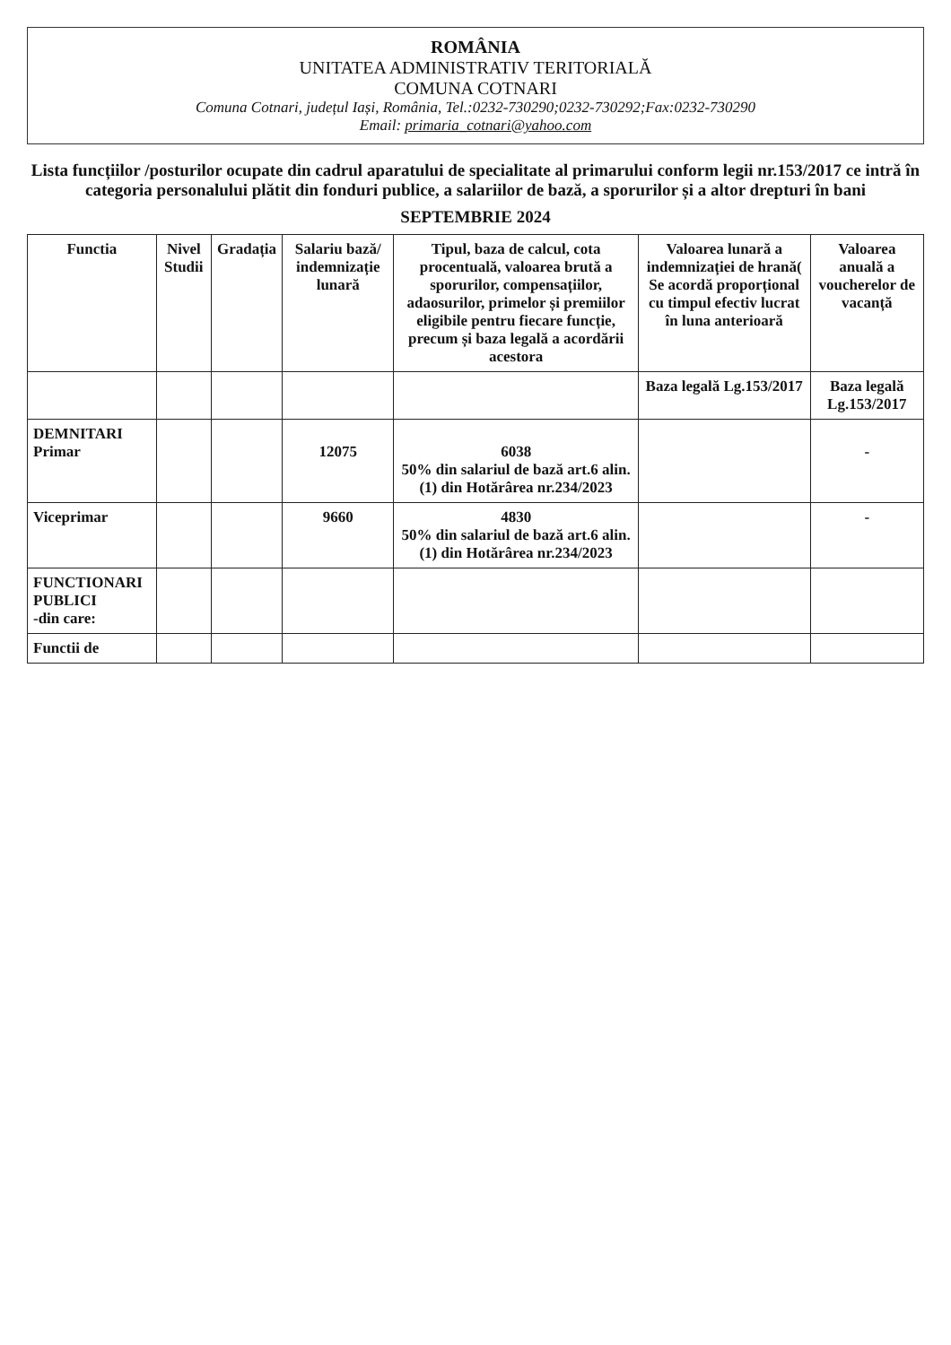ROMÂNIA
UNITATEA ADMINISTRATIV TERITORIALĂ
COMUNA COTNARI
Comuna Cotnari, județul Iași, România, Tel.:0232-730290;0232-730292;Fax:0232-730290
Email: primaria_cotnari@yahoo.com
Lista funcțiilor /posturilor ocupate din cadrul aparatului de specialitate al primarului conform legii nr.153/2017 ce intră în categoria personalului plătit din fonduri publice, a salariilor de bază, a sporurilor și a altor drepturi în bani
SEPTEMBRIE 2024
| Functia | Nivel Studii | Gradația | Salariu bază/ indemnizație lunară | Tipul, baza de calcul, cota procentuală, valoarea brută a sporurilor, compensațiilor, adaosurilor, primelor și premiilor eligibile pentru fiecare funcție, precum și baza legală a acordării acestora | Valoarea lunară a indemnizației de hrană( Se acordă proporțional cu timpul efectiv lucrat în luna anterioară | Valoarea anuală a voucherelor de vacanță |
| --- | --- | --- | --- | --- | --- | --- |
| | | | | | Baza legală Lg.153/2017 | Baza legală Lg.153/2017 |
| DEMNITARI Primar | | | 12075 | 6038 50% din salariul de bază art.6 alin.(1) din Hotărârea nr.234/2023 | | - |
| Viceprimar | | | 9660 | 4830 50% din salariul de bază art.6 alin.(1) din Hotărârea nr.234/2023 | | - |
| FUNCTIONARI PUBLICI -din care: | | | | | | |
| Functii de | | | | | | |